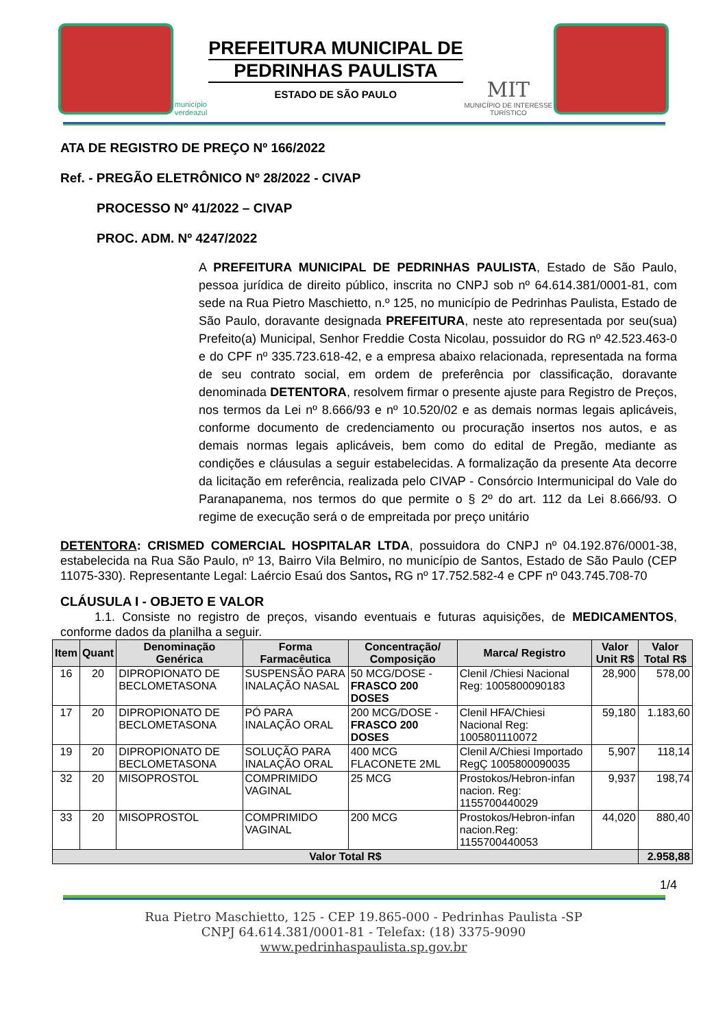município
verdeazul
PREFEITURA MUNICIPAL DE
PEDRINHAS PAULISTA
ESTADO DE SÃO PAULO
MIT
MUNICÍPIO DE INTERESSE
TURÍSTICO
ATA DE REGISTRO DE PREÇO Nº 166/2022
Ref. - PREGÃO ELETRÔNICO Nº 28/2022 - CIVAP
PROCESSO Nº 41/2022 – CIVAP
PROC. ADM. Nº 4247/2022
A PREFEITURA MUNICIPAL DE PEDRINHAS PAULISTA, Estado de São Paulo, pessoa jurídica de direito público, inscrita no CNPJ sob nº 64.614.381/0001-81, com sede na Rua Pietro Maschietto, n.º 125, no município de Pedrinhas Paulista, Estado de São Paulo, doravante designada PREFEITURA, neste ato representada por seu(sua) Prefeito(a) Municipal, Senhor Freddie Costa Nicolau, possuidor do RG nº 42.523.463-0 e do CPF nº 335.723.618-42, e a empresa abaixo relacionada, representada na forma de seu contrato social, em ordem de preferência por classificação, doravante denominada DETENTORA, resolvem firmar o presente ajuste para Registro de Preços, nos termos da Lei nº 8.666/93 e nº 10.520/02 e as demais normas legais aplicáveis, conforme documento de credenciamento ou procuração insertos nos autos, e as demais normas legais aplicáveis, bem como do edital de Pregão, mediante as condições e cláusulas a seguir estabelecidas. A formalização da presente Ata decorre da licitação em referência, realizada pelo CIVAP - Consórcio Intermunicipal do Vale do Paranapanema, nos termos do que permite o § 2º do art. 112 da Lei 8.666/93. O regime de execução será o de empreitada por preço unitário
DETENTORA: CRISMED COMERCIAL HOSPITALAR LTDA, possuidora do CNPJ nº 04.192.876/0001-38, estabelecida na Rua São Paulo, nº 13, Bairro Vila Belmiro, no município de Santos, Estado de São Paulo (CEP 11075-330). Representante Legal: Laércio Esaú dos Santos, RG nº 17.752.582-4 e CPF nº 043.745.708-70
CLÁUSULA I - OBJETO E VALOR
1.1. Consiste no registro de preços, visando eventuais e futuras aquisições, de MEDICAMENTOS, conforme dados da planilha a seguir.
| Item | Quant | Denominação Genérica | Forma Farmacêutica | Concentração/ Composição | Marca/ Registro | Valor Unit R$ | Valor Total R$ |
| --- | --- | --- | --- | --- | --- | --- | --- |
| 16 | 20 | DIPROPIONATO DE BECLOMETASONA | SUSPENSÃO PARA INALAÇÃO NASAL | 50 MCG/DOSE - FRASCO 200 DOSES | Clenil /Chiesi Nacional Reg: 1005800090183 | 28,900 | 578,00 |
| 17 | 20 | DIPROPIONATO DE BECLOMETASONA | PÓ PARA INALAÇÃO ORAL | 200 MCG/DOSE - FRASCO 200 DOSES | Clenil HFA/Chiesi Nacional Reg: 1005801110072 | 59,180 | 1.183,60 |
| 19 | 20 | DIPROPIONATO DE BECLOMETASONA | SOLUÇÃO PARA INALAÇÃO ORAL | 400 MCG FLACONETE 2ML | Clenil A/Chiesi Importado RegÇ 1005800090035 | 5,907 | 118,14 |
| 32 | 20 | MISOPROSTOL | COMPRIMIDO VAGINAL | 25 MCG | Prostokos/Hebron-infan nacion. Reg: 1155700440029 | 9,937 | 198,74 |
| 33 | 20 | MISOPROSTOL | COMPRIMIDO VAGINAL | 200 MCG | Prostokos/Hebron-infan nacion.Reg: 1155700440053 | 44,020 | 880,40 |
| Valor Total R$ | | | | | | | 2.958,88 |
1/4
Rua Pietro Maschietto, 125 - CEP 19.865-000 - Pedrinhas Paulista -SP
CNPJ 64.614.381/0001-81 - Telefax: (18) 3375-9090
www.pedrinhaspaulista.sp.gov.br